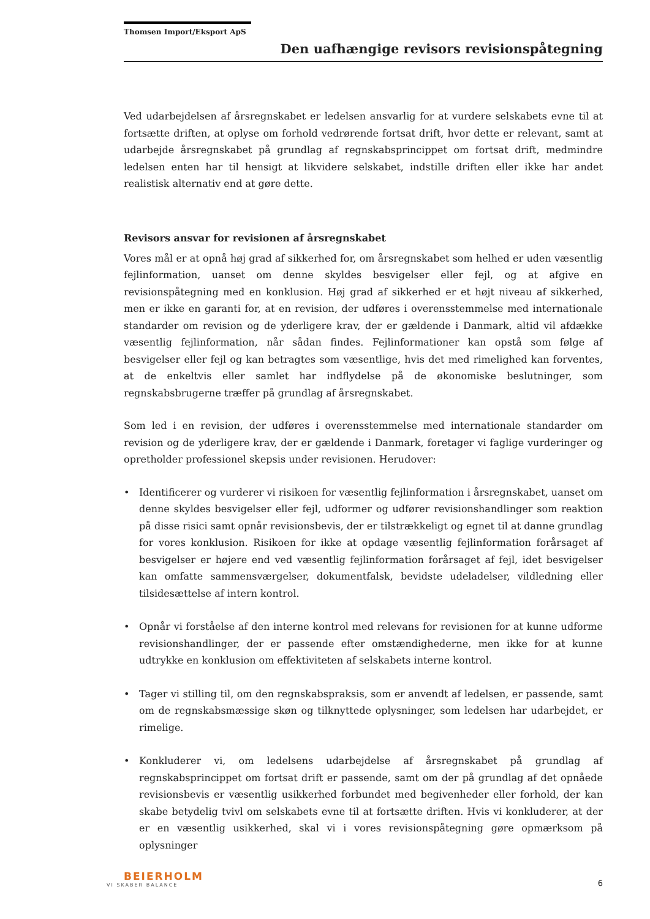Thomsen Import/Eksport ApS
Den uafhængige revisors revisionspåtegning
Ved udarbejdelsen af årsregnskabet er ledelsen ansvarlig for at vurdere selskabets evne til at fortsætte driften, at oplyse om forhold vedrørende fortsat drift, hvor dette er relevant, samt at udarbejde årsregnskabet på grundlag af regnskabsprincippet om fortsat drift, medmindre ledelsen enten har til hensigt at likvidere selskabet, indstille driften eller ikke har andet realistisk alternativ end at gøre dette.
Revisors ansvar for revisionen af årsregnskabet
Vores mål er at opnå høj grad af sikkerhed for, om årsregnskabet som helhed er uden væsentlig fejlinformation, uanset om denne skyldes besvigelser eller fejl, og at afgive en revisionspåtegning med en konklusion. Høj grad af sikkerhed er et højt niveau af sikkerhed, men er ikke en garanti for, at en revision, der udføres i overensstemmelse med internationale standarder om revision og de yderligere krav, der er gældende i Danmark, altid vil afdække væsentlig fejlinformation, når sådan findes. Fejlinformationer kan opstå som følge af besvigelser eller fejl og kan betragtes som væsentlige, hvis det med rimelighed kan forventes, at de enkeltvis eller samlet har indflydelse på de økonomiske beslutninger, som regnskabsbrugerne træffer på grundlag af årsregnskabet.
Som led i en revision, der udføres i overensstemmelse med internationale standarder om revision og de yderligere krav, der er gældende i Danmark, foretager vi faglige vurderinger og opretholder professionel skepsis under revisionen. Herudover:
• Identificerer og vurderer vi risikoen for væsentlig fejlinformation i årsregnskabet, uanset om denne skyldes besvigelser eller fejl, udformer og udfører revisionshandlinger som reaktion på disse risici samt opnår revisionsbevis, der er tilstrækkeligt og egnet til at danne grundlag for vores konklusion. Risikoen for ikke at opdage væsentlig fejlinformation forårsaget af besvigelser er højere end ved væsentlig fejlinformation forårsaget af fejl, idet besvigelser kan omfatte sammensværgelser, dokumentfalsk, bevidste udeladelser, vildledning eller tilsidesættelse af intern kontrol.
• Opnår vi forståelse af den interne kontrol med relevans for revisionen for at kunne udforme revisionshandlinger, der er passende efter omstændighederne, men ikke for at kunne udtrykke en konklusion om effektiviteten af selskabets interne kontrol.
• Tager vi stilling til, om den regnskabspraksis, som er anvendt af ledelsen, er passende, samt om de regnskabsmæssige skøn og tilknyttede oplysninger, som ledelsen har udarbejdet, er rimelige.
• Konkluderer vi, om ledelsens udarbejdelse af årsregnskabet på grundlag af regnskabsprincippet om fortsat drift er passende, samt om der på grundlag af det opnåede revisionsbevis er væsentlig usikkerhed forbundet med begivenheder eller forhold, der kan skabe betydelig tvivl om selskabets evne til at fortsætte driften. Hvis vi konkluderer, at der er en væsentlig usikkerhed, skal vi i vores revisionspåtegning gøre opmærksom på oplysninger
BEIERHOLM
VI SKABER BALANCE
6